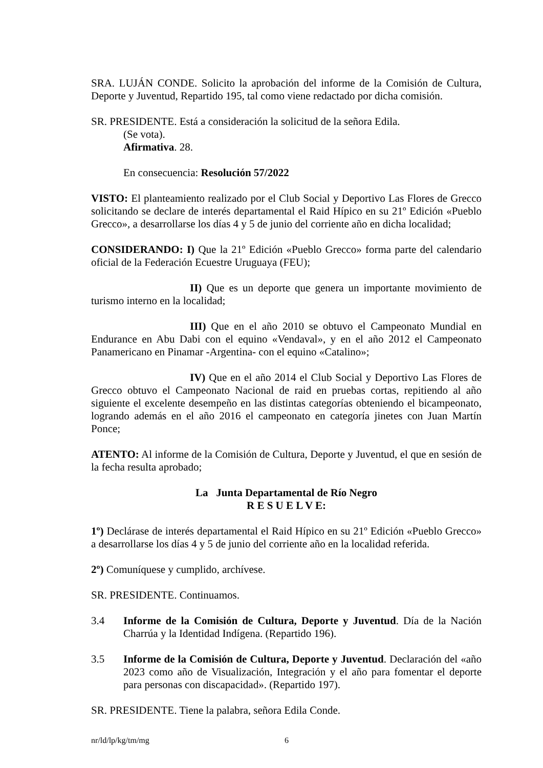SRA. LUJÁN CONDE. Solicito la aprobación del informe de la Comisión de Cultura, Deporte y Juventud, Repartido 195, tal como viene redactado por dicha comisión.
SR. PRESIDENTE. Está a consideración la solicitud de la señora Edila.
(Se vota).
Afirmativa. 28.
En consecuencia: Resolución 57/2022
VISTO: El planteamiento realizado por el Club Social y Deportivo Las Flores de Grecco solicitando se declare de interés departamental el Raid Hípico en su 21º Edición «Pueblo Grecco», a desarrollarse los días 4 y 5 de junio del corriente año en dicha localidad;
CONSIDERANDO: I) Que la 21º Edición «Pueblo Grecco» forma parte del calendario oficial de la Federación Ecuestre Uruguaya (FEU);
II) Que es un deporte que genera un importante movimiento de turismo interno en la localidad;
III) Que en el año 2010 se obtuvo el Campeonato Mundial en Endurance en Abu Dabi con el equino «Vendaval», y en el año 2012 el Campeonato Panamericano en Pinamar -Argentina- con el equino «Catalino»;
IV) Que en el año 2014 el Club Social y Deportivo Las Flores de Grecco obtuvo el Campeonato Nacional de raid en pruebas cortas, repitiendo al año siguiente el excelente desempeño en las distintas categorías obteniendo el bicampeonato, logrando además en el año 2016 el campeonato en categoría jinetes con Juan Martín Ponce;
ATENTO: Al informe de la Comisión de Cultura, Deporte y Juventud, el que en sesión de la fecha resulta aprobado;
La Junta Departamental de Río Negro
R E S U E L V E:
1º) Declárase de interés departamental el Raid Hípico en su 21º Edición «Pueblo Grecco» a desarrollarse los días 4 y 5 de junio del corriente año en la localidad referida.
2º) Comuníquese y cumplido, archívese.
SR. PRESIDENTE. Continuamos.
3.4 Informe de la Comisión de Cultura, Deporte y Juventud. Día de la Nación Charrúa y la Identidad Indígena. (Repartido 196).
3.5 Informe de la Comisión de Cultura, Deporte y Juventud. Declaración del «año 2023 como año de Visualización, Integración y el año para fomentar el deporte para personas con discapacidad». (Repartido 197).
SR. PRESIDENTE. Tiene la palabra, señora Edila Conde.
nr/ld/lp/kg/tm/mg 6